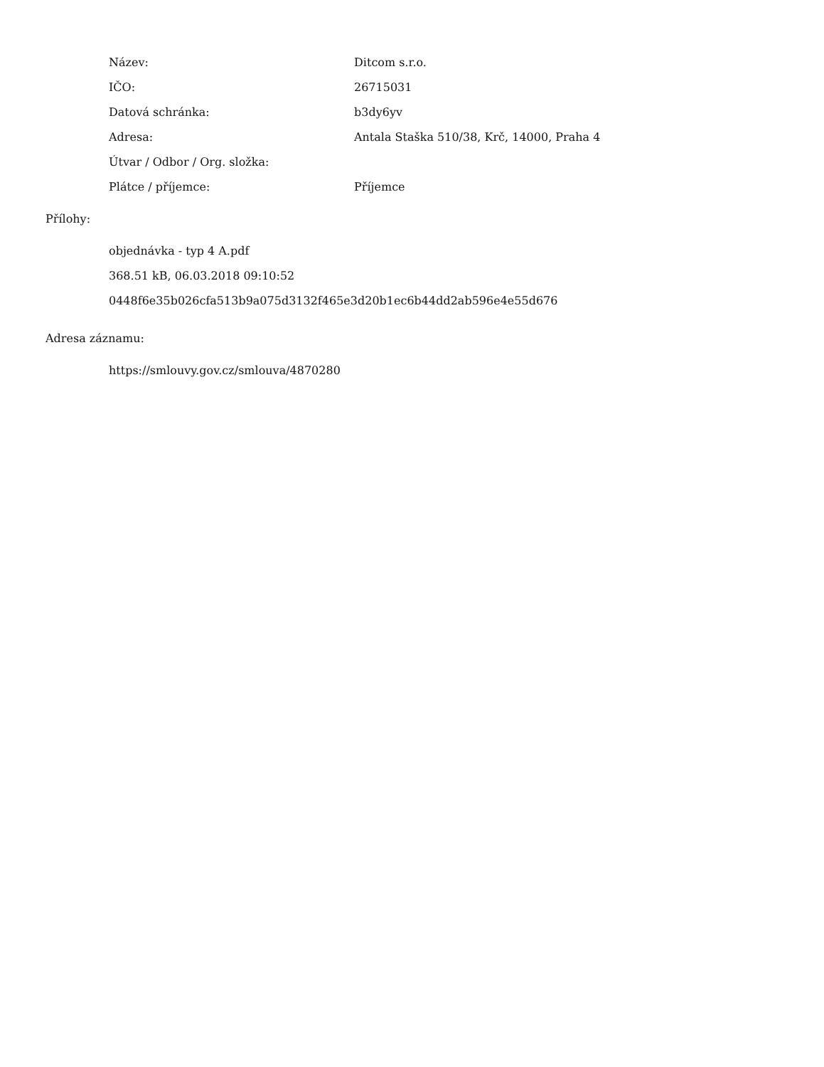| Název: | Ditcom s.r.o. |
| IČO: | 26715031 |
| Datová schránka: | b3dy6yv |
| Adresa: | Antala Staška 510/38, Krč, 14000, Praha 4 |
| Útvar / Odbor / Org. složka: | |
| Plátce / příjemce: | Příjemce |
Přílohy:
objednávka - typ 4 A.pdf
368.51 kB, 06.03.2018 09:10:52
0448f6e35b026cfa513b9a075d3132f465e3d20b1ec6b44dd2ab596e4e55d676
Adresa záznamu:
https://smlouvy.gov.cz/smlouva/4870280